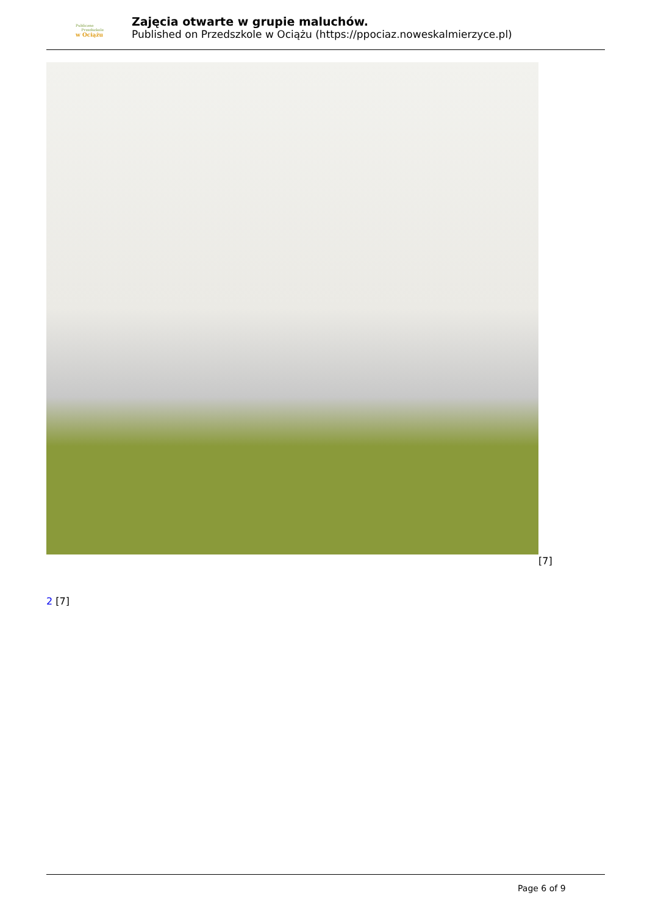Publiczne
Przedszkole
w Ociążu
Zajęcia otwarte w grupie maluchów.
Published on Przedszkole w Ociążu (https://ppociaz.noweskalmierzyce.pl)
[7]
2 [7]
Page 6 of 9